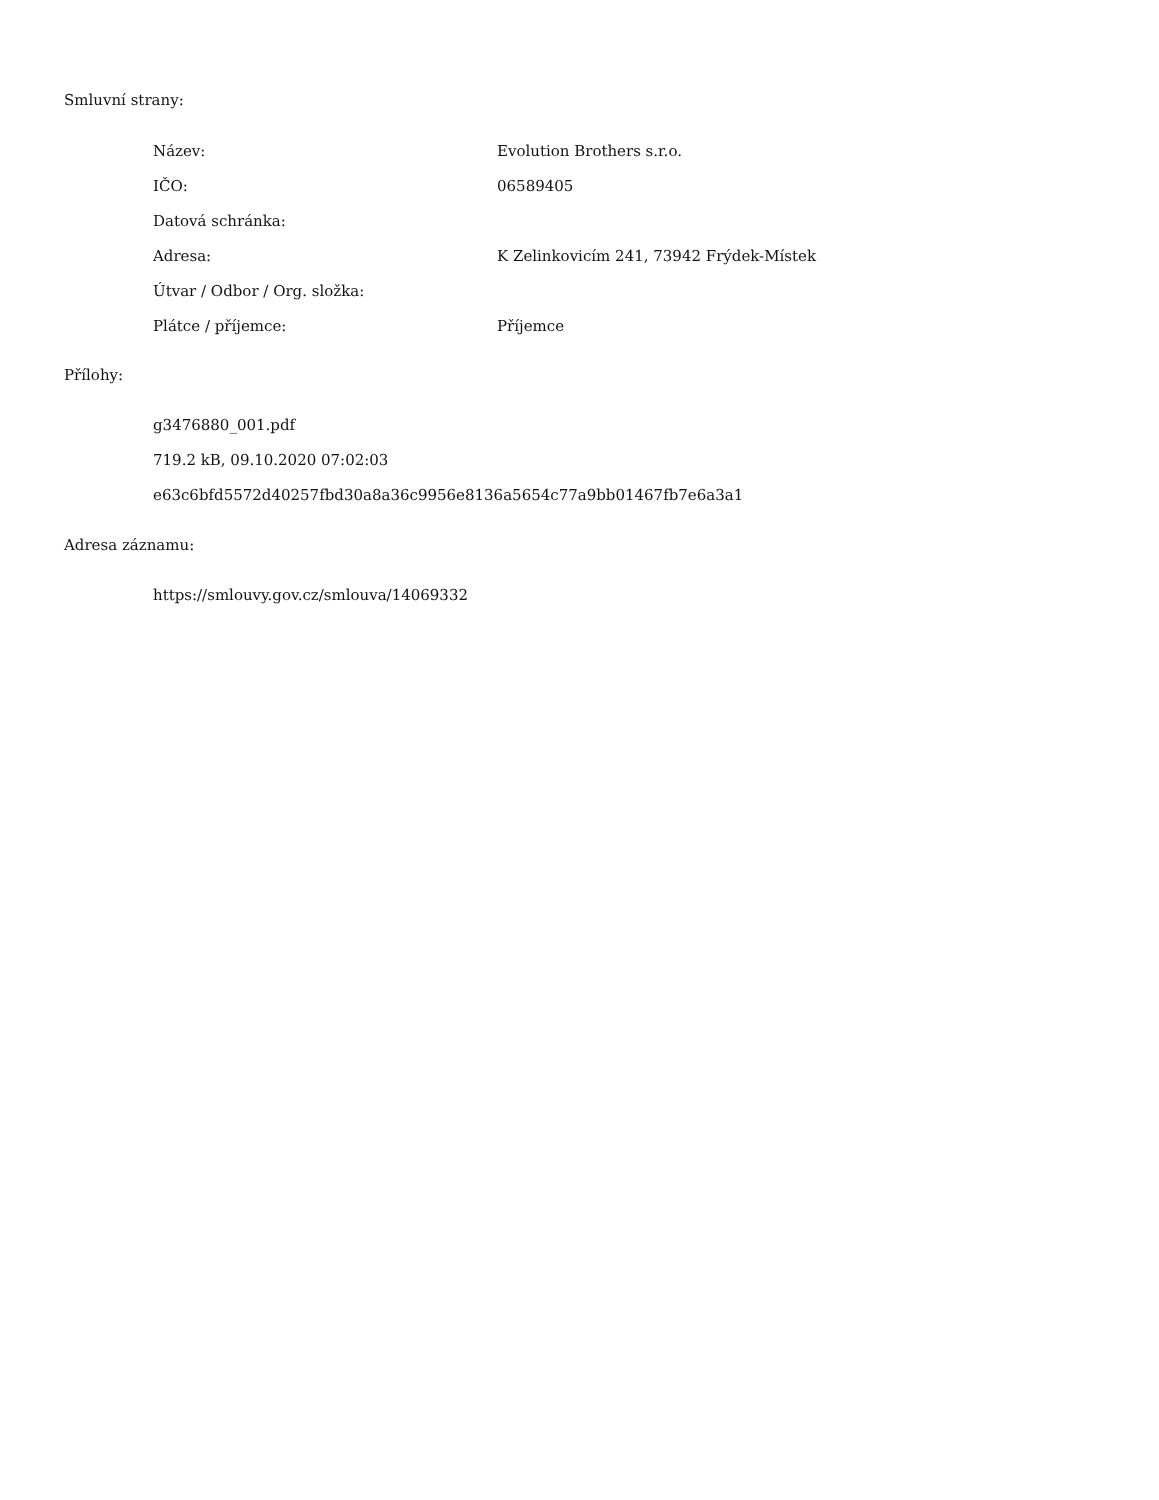Smluvní strany:
| Název: | Evolution Brothers s.r.o. |
| IČO: | 06589405 |
| Datová schránka: | |
| Adresa: | K Zelinkovicím 241, 73942 Frýdek-Místek |
| Útvar / Odbor / Org. složka: | |
| Plátce / příjemce: | Příjemce |
Přílohy:
g3476880_001.pdf
719.2 kB, 09.10.2020 07:02:03
e63c6bfd5572d40257fbd30a8a36c9956e8136a5654c77a9bb01467fb7e6a3a1
Adresa záznamu:
https://smlouvy.gov.cz/smlouva/14069332